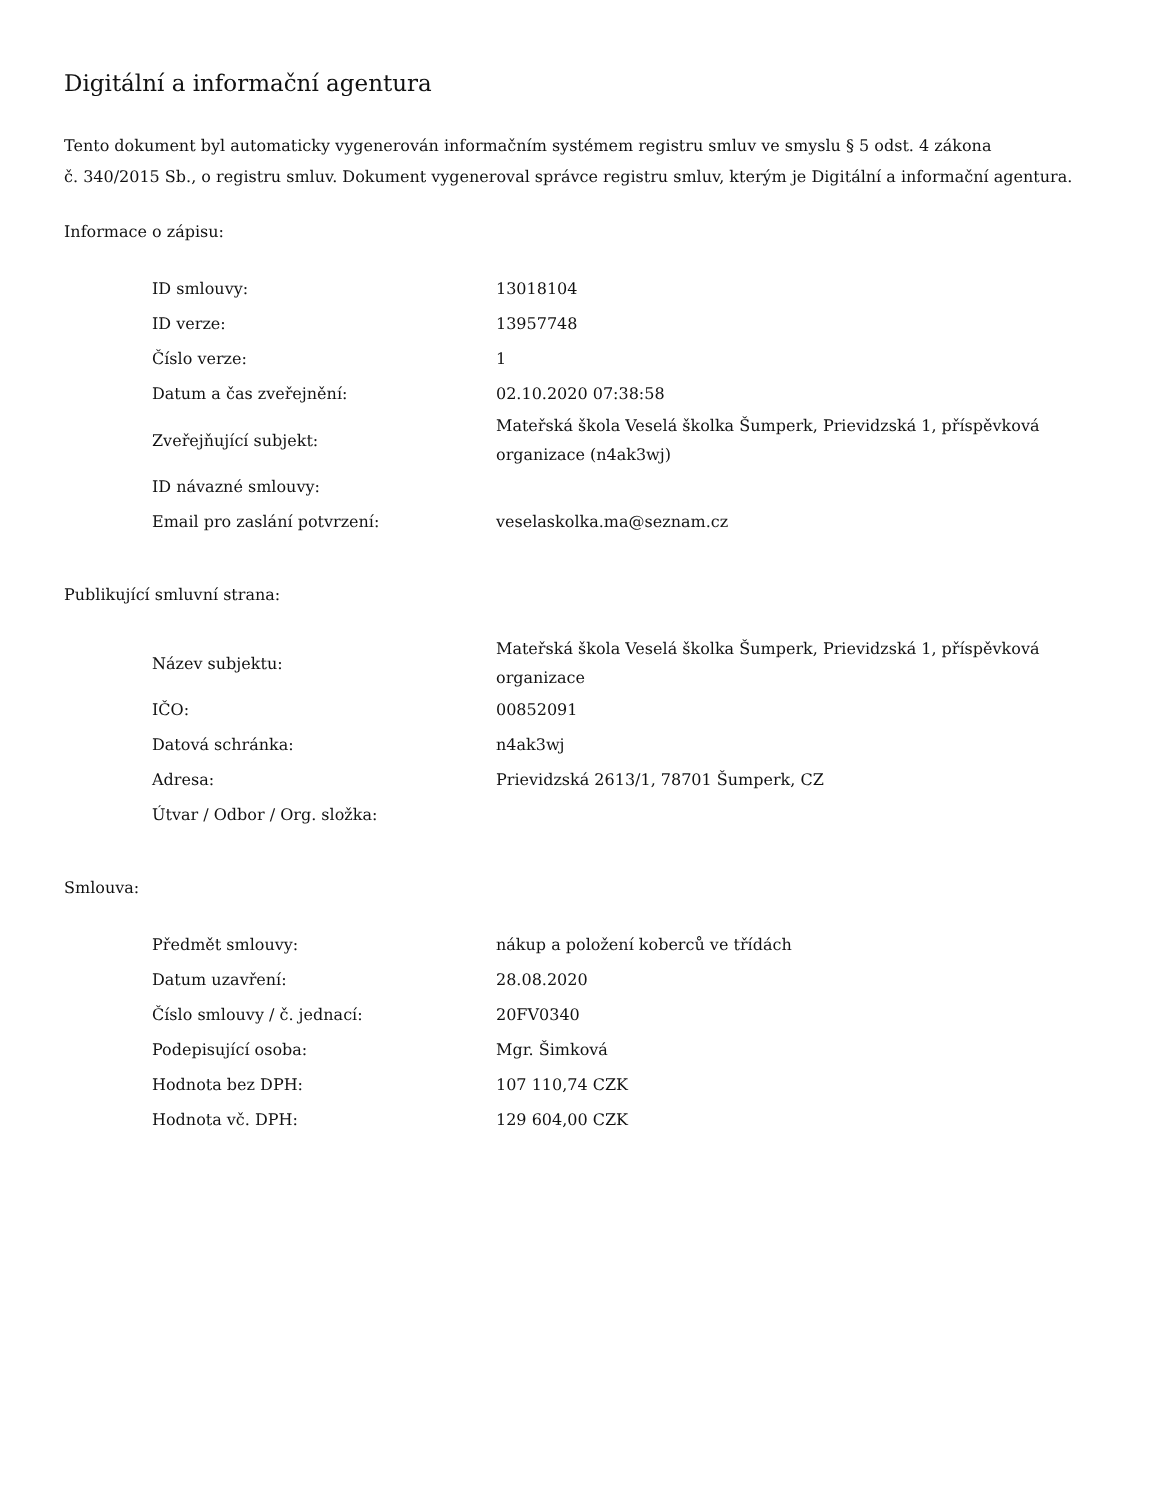Digitální a informační agentura
Tento dokument byl automaticky vygenerován informačním systémem registru smluv ve smyslu § 5 odst. 4 zákona
č. 340/2015 Sb., o registru smluv. Dokument vygeneroval správce registru smluv, kterým je Digitální a informační agentura.
Informace o zápisu:
| ID smlouvy: | 13018104 |
| ID verze: | 13957748 |
| Číslo verze: | 1 |
| Datum a čas zveřejnění: | 02.10.2020 07:38:58 |
| Zveřejňující subjekt: | Mateřská škola Veselá školka Šumperk, Prievidzská 1, příspěvková organizace (n4ak3wj) |
| ID návazné smlouvy: | |
| Email pro zaslání potvrzení: | veselaskolka.ma@seznam.cz |
Publikující smluvní strana:
| Název subjektu: | Mateřská škola Veselá školka Šumperk, Prievidzská 1, příspěvková organizace |
| IČO: | 00852091 |
| Datová schránka: | n4ak3wj |
| Adresa: | Prievidzská 2613/1, 78701 Šumperk, CZ |
| Útvar / Odbor / Org. složka: | |
Smlouva:
| Předmět smlouvy: | nákup a položení koberců ve třídách |
| Datum uzavření: | 28.08.2020 |
| Číslo smlouvy / č. jednací: | 20FV0340 |
| Podepisující osoba: | Mgr. Šimková |
| Hodnota bez DPH: | 107 110,74 CZK |
| Hodnota vč. DPH: | 129 604,00 CZK |